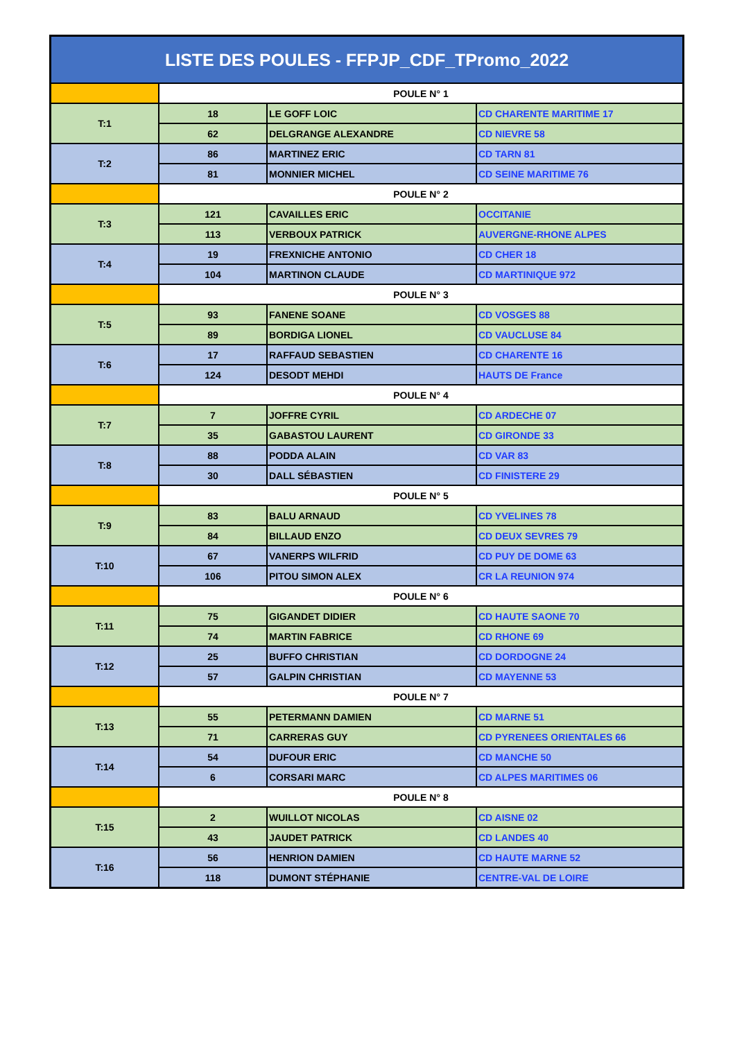| LISTE DES POULES - FFPJP_CDF_TPromo_2022 | | | |
| --- | --- | --- | --- |
| | POULE N° 1 | | |
| T:1 | 18 | LE GOFF LOIC | CD CHARENTE MARITIME 17 |
| | 62 | DELGRANGE ALEXANDRE | CD NIEVRE 58 |
| T:2 | 86 | MARTINEZ ERIC | CD TARN 81 |
| | 81 | MONNIER MICHEL | CD SEINE MARITIME 76 |
| | POULE N° 2 | | |
| T:3 | 121 | CAVAILLES ERIC | OCCITANIE |
| | 113 | VERBOUX PATRICK | AUVERGNE-RHONE ALPES |
| T:4 | 19 | FREXNICHE ANTONIO | CD CHER 18 |
| | 104 | MARTINON CLAUDE | CD MARTINIQUE 972 |
| | POULE N° 3 | | |
| T:5 | 93 | FANENE SOANE | CD VOSGES 88 |
| | 89 | BORDIGA LIONEL | CD VAUCLUSE 84 |
| T:6 | 17 | RAFFAUD SEBASTIEN | CD CHARENTE 16 |
| | 124 | DESODT MEHDI | HAUTS DE France |
| | POULE N° 4 | | |
| T:7 | 7 | JOFFRE CYRIL | CD ARDECHE 07 |
| | 35 | GABASTOU LAURENT | CD GIRONDE 33 |
| T:8 | 88 | PODDA ALAIN | CD VAR 83 |
| | 30 | DALL SÉBASTIEN | CD FINISTERE 29 |
| | POULE N° 5 | | |
| T:9 | 83 | BALU ARNAUD | CD YVELINES 78 |
| | 84 | BILLAUD ENZO | CD DEUX SEVRES 79 |
| T:10 | 67 | VANERPS WILFRID | CD PUY DE DOME 63 |
| | 106 | PITOU SIMON ALEX | CR LA REUNION 974 |
| | POULE N° 6 | | |
| T:11 | 75 | GIGANDET DIDIER | CD HAUTE SAONE 70 |
| | 74 | MARTIN FABRICE | CD RHONE 69 |
| T:12 | 25 | BUFFO CHRISTIAN | CD DORDOGNE 24 |
| | 57 | GALPIN CHRISTIAN | CD MAYENNE 53 |
| | POULE N° 7 | | |
| T:13 | 55 | PETERMANN DAMIEN | CD MARNE 51 |
| | 71 | CARRERAS GUY | CD PYRENEES ORIENTALES 66 |
| T:14 | 54 | DUFOUR ERIC | CD MANCHE 50 |
| | 6 | CORSARI MARC | CD ALPES MARITIMES 06 |
| | POULE N° 8 | | |
| T:15 | 2 | WUILLOT NICOLAS | CD AISNE 02 |
| | 43 | JAUDET PATRICK | CD LANDES 40 |
| T:16 | 56 | HENRION DAMIEN | CD HAUTE MARNE 52 |
| | 118 | DUMONT STÉPHANIE | CENTRE-VAL DE LOIRE |